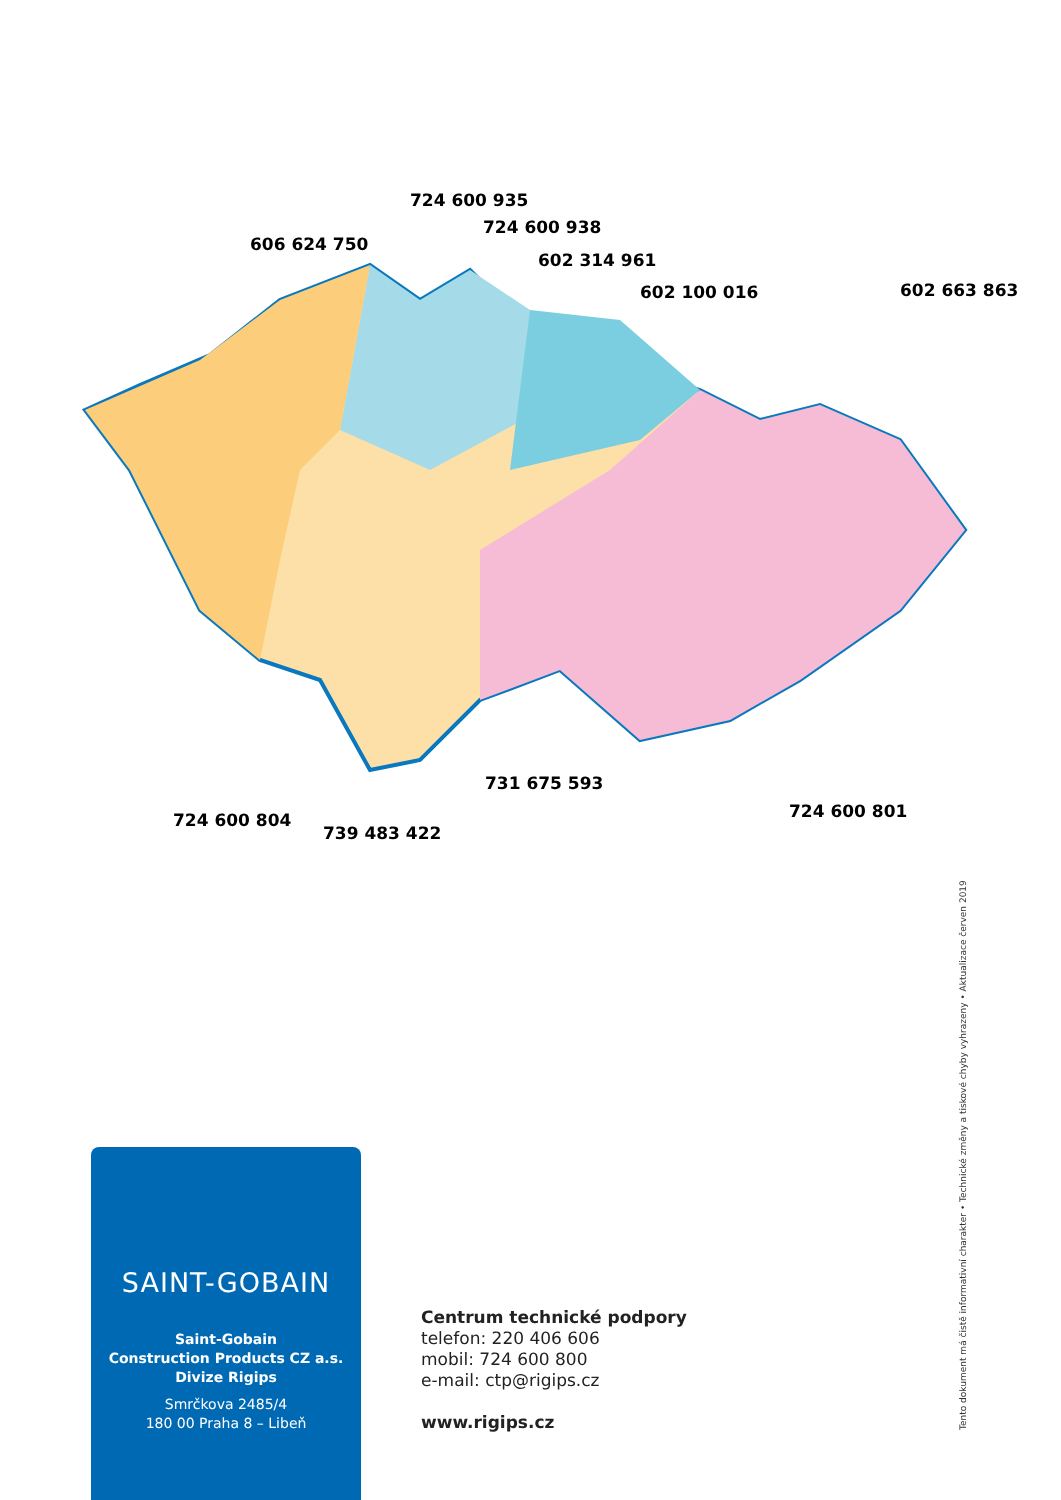606 624 750
724 600 935
724 600 938
602 314 961
602 100 016
602 663 863
731 675 593
724 600 801
724 600 804
739 483 422
SAINT-GOBAIN
Saint-Gobain
Construction Products CZ a.s.
Divize Rigips
Smrčkova 2485/4
180 00 Praha 8 – Libeň
Centrum technické podpory
telefon: 220 406 606
mobil: 724 600 800
e-mail: ctp@rigips.cz
www.rigips.cz
Tento dokument má čistě informativní charakter • Technické změny a tiskové chyby vyhrazeny • Aktualizace červen 2019